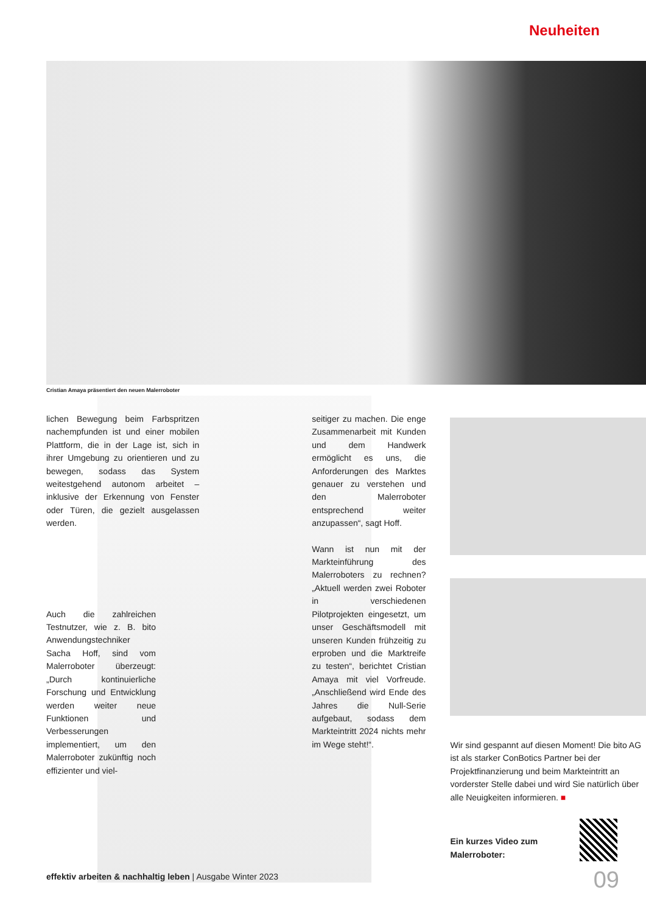Neuheiten
Cristian Amaya präsentiert den neuen Malerroboter
lichen Bewegung beim Farbspritzen nachempfunden ist und einer mobilen Plattform, die in der Lage ist, sich in ihrer Umgebung zu orientieren und zu bewegen, sodass das System weitestgehend autonom arbeitet – inklusive der Erkennung von Fenster oder Türen, die gezielt ausgelassen werden.
Auch die zahlreichen Testnutzer, wie z. B. bito Anwendungstechniker Sacha Hoff, sind vom Malerroboter überzeugt: „Durch kontinuierliche Forschung und Entwicklung werden weiter neue Funktionen und Verbesserungen implementiert, um den Malerroboter zukünftig noch effizienter und viel-
seitiger zu machen. Die enge Zusammenarbeit mit Kunden und dem Handwerk ermöglicht es uns, die Anforderungen des Marktes genauer zu verstehen und den Malerroboter entsprechend weiter anzupassen“, sagt Hoff.
Wann ist nun mit der Markteinführung des Malerroboters zu rechnen? „Aktuell werden zwei Roboter in verschiedenen Pilotprojekten eingesetzt, um unser Geschäftsmodell mit unseren Kunden frühzeitig zu erproben und die Marktreife zu testen“, berichtet Cristian Amaya mit viel Vorfreude. „Anschließend wird Ende des Jahres die Null-Serie aufgebaut, sodass dem Markteintritt 2024 nichts mehr im Wege steht!“.
Wir sind gespannt auf diesen Moment! Die bito AG ist als starker ConBotics Partner bei der Projektfinanzierung und beim Markteintritt an vorderster Stelle dabei und wird Sie natürlich über alle Neuigkeiten informieren. ■
Ein kurzes Video zum Malerroboter:
effektiv arbeiten & nachhaltig leben | Ausgabe Winter 2023
09